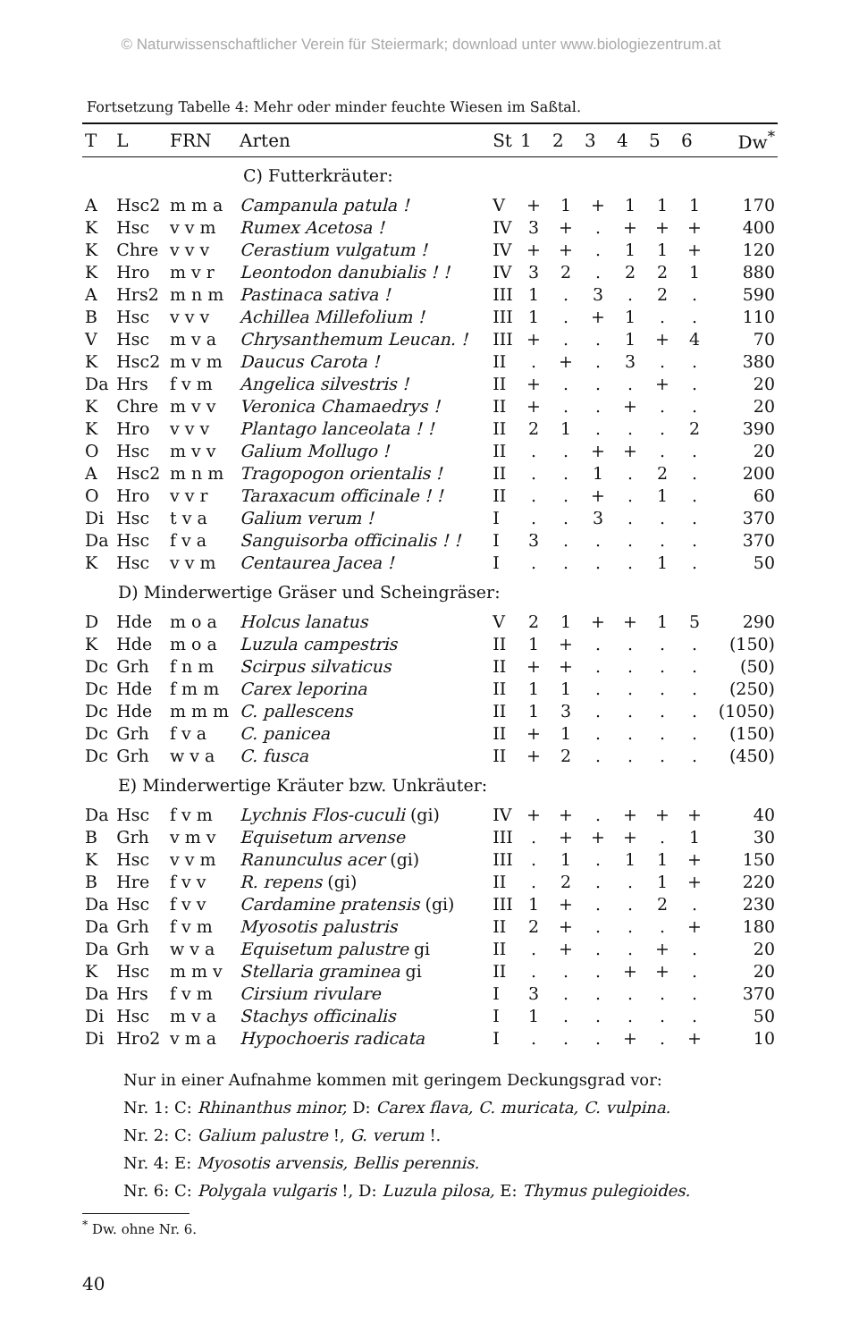© Naturwissenschaftlicher Verein für Steiermark; download unter www.biologiezentrum.at
Fortsetzung Tabelle 4: Mehr oder minder feuchte Wiesen im Saßtal.
| T | L | FRN | Arten | St | 1 | 2 | 3 | 4 | 5 | 6 | Dw<sup>*</sup> |
| --- | --- | --- | --- | --- | --- | --- | --- | --- | --- | --- | --- |
| C) Futterkräuter: | | | | | | | | | | | |
| A | Hsc2 | m m a | Campanula patula ! | V | + | 1 | + | 1 | 1 | 1 | 170 |
| K | Hsc | v v m | Rumex Acetosa ! | IV | 3 | + | . | + | + | + | 400 |
| K | Chre | v v v | Cerastium vulgatum ! | IV | + | + | . | 1 | 1 | + | 120 |
| K | Hro | m v r | Leontodon danubialis ! ! | IV | 3 | 2 | . | 2 | 2 | 1 | 880 |
| A | Hrs2 | m n m | Pastinaca sativa ! | III | 1 | . | 3 | . | 2 | . | 590 |
| B | Hsc | v v v | Achillea Millefolium ! | III | 1 | . | + | 1 | . | . | 110 |
| V | Hsc | m v a | Chrysanthemum Leucan. ! | III | + | . | . | 1 | + | 4 | 70 |
| K | Hsc2 | m v m | Daucus Carota ! | II | . | + | . | 3 | . | . | 380 |
| Da | Hrs | f v m | Angelica silvestris ! | II | + | . | . | . | + | . | 20 |
| K | Chre | m v v | Veronica Chamaedrys ! | II | + | . | . | + | . | . | 20 |
| K | Hro | v v v | Plantago lanceolata ! ! | II | 2 | 1 | . | . | . | 2 | 390 |
| O | Hsc | m v v | Galium Mollugo ! | II | . | . | + | + | . | . | 20 |
| A | Hsc2 | m n m | Tragopogon orientalis ! | II | . | . | 1 | . | 2 | . | 200 |
| O | Hro | v v r | Taraxacum officinale ! ! | II | . | . | + | . | 1 | . | 60 |
| Di | Hsc | t v a | Galium verum ! | I | . | . | 3 | . | . | . | 370 |
| Da | Hsc | f v a | Sanguisorba officinalis ! ! | I | 3 | . | . | . | . | . | 370 |
| K | Hsc | v v m | Centaurea Jacea ! | I | . | . | . | . | 1 | . | 50 |
| D) Minderwertige Gräser und Scheingräser: | | | | | | | | | | | |
| D | Hde | m o a | Holcus lanatus | V | 2 | 1 | + | + | 1 | 5 | 290 |
| K | Hde | m o a | Luzula campestris | II | 1 | + | . | . | . | . | (150) |
| Dc | Grh | f n m | Scirpus silvaticus | II | + | + | . | . | . | . | (50) |
| Dc | Hde | f m m | Carex leporina | II | 1 | 1 | . | . | . | . | (250) |
| Dc | Hde | m m m | C. pallescens | II | 1 | 3 | . | . | . | . | (1050) |
| Dc | Grh | f v a | C. panicea | II | + | 1 | . | . | . | . | (150) |
| Dc | Grh | w v a | C. fusca | II | + | 2 | . | . | . | . | (450) |
| E) Minderwertige Kräuter bzw. Unkräuter: | | | | | | | | | | | |
| Da | Hsc | f v m | Lychnis Flos-cuculi (gi) | IV | + | + | . | + | + | + | 40 |
| B | Grh | v m v | Equisetum arvense | III | . | + | + | + | . | 1 | 30 |
| K | Hsc | v v m | Ranunculus acer (gi) | III | . | 1 | . | 1 | 1 | + | 150 |
| B | Hre | f v v | R. repens (gi) | II | . | 2 | . | . | 1 | + | 220 |
| Da | Hsc | f v v | Cardamine pratensis (gi) | III | 1 | + | . | . | 2 | . | 230 |
| Da | Grh | f v m | Myosotis palustris | II | 2 | + | . | . | . | + | 180 |
| Da | Grh | w v a | Equisetum palustre gi | II | . | + | . | . | + | . | 20 |
| K | Hsc | m m v | Stellaria graminea gi | II | . | . | . | + | + | . | 20 |
| Da | Hrs | f v m | Cirsium rivulare | I | 3 | . | . | . | . | . | 370 |
| Di | Hsc | m v a | Stachys officinalis | I | 1 | . | . | . | . | . | 50 |
| Di | Hro2 | v m a | Hypochoeris radicata | I | . | . | . | + | . | + | 10 |
Nur in einer Aufnahme kommen mit geringem Deckungsgrad vor:
Nr. 1: C: Rhinanthus minor, D: Carex flava, C. muricata, C. vulpina.
Nr. 2: C: Galium palustre !, G. verum !.
Nr. 4: E: Myosotis arvensis, Bellis perennis.
Nr. 6: C: Polygala vulgaris !, D: Luzula pilosa, E: Thymus pulegioides.
<sup>*</sup> Dw. ohne Nr. 6.
40